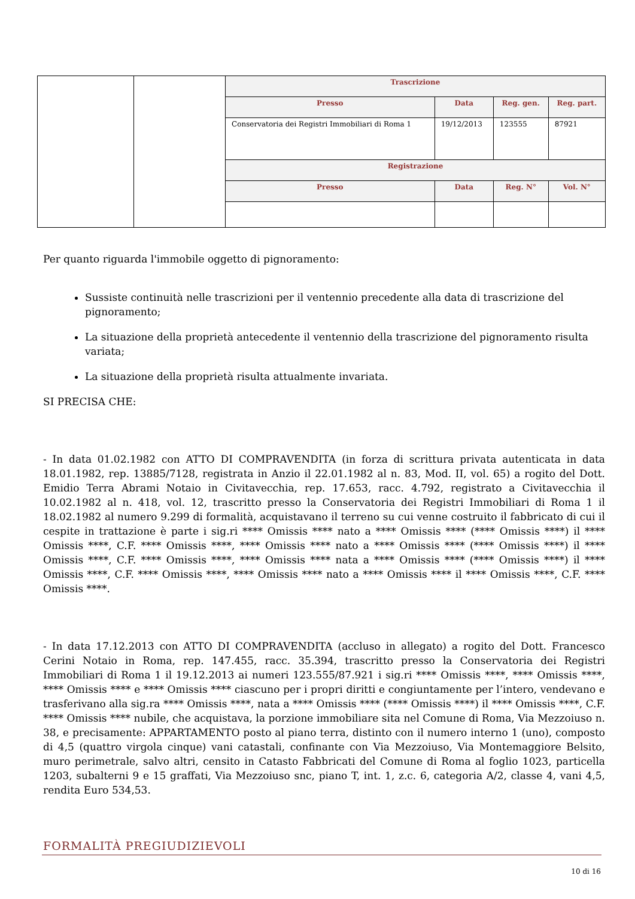| | | Trascrizione | | | |
| | | Presso | Data | Reg. gen. | Reg. part. |
| | | Conservatoria dei Registri Immobiliari di Roma 1 | 19/12/2013 | 123555 | 87921 |
| | | Registrazione | | | |
| | | Presso | Data | Reg. N° | Vol. N° |
Per quanto riguarda l'immobile oggetto di pignoramento:
Sussiste continuità nelle trascrizioni per il ventennio precedente alla data di trascrizione del pignoramento;
La situazione della proprietà antecedente il ventennio della trascrizione del pignoramento risulta variata;
La situazione della proprietà risulta attualmente invariata.
SI PRECISA CHE:
- In data 01.02.1982 con ATTO DI COMPRAVENDITA (in forza di scrittura privata autenticata in data 18.01.1982, rep. 13885/7128, registrata in Anzio il 22.01.1982 al n. 83, Mod. II, vol. 65) a rogito del Dott. Emidio Terra Abrami Notaio in Civitavecchia, rep. 17.653, racc. 4.792, registrato a Civitavecchia il 10.02.1982 al n. 418, vol. 12, trascritto presso la Conservatoria dei Registri Immobiliari di Roma 1 il 18.02.1982 al numero 9.299 di formalità, acquistavano il terreno su cui venne costruito il fabbricato di cui il cespite in trattazione è parte i sig.ri **** Omissis **** nato a **** Omissis **** (**** Omissis ****) il **** Omissis ****, C.F. **** Omissis ****, **** Omissis **** nato a **** Omissis **** (**** Omissis ****) il **** Omissis ****, C.F. **** Omissis ****, **** Omissis **** nata a **** Omissis **** (**** Omissis ****) il **** Omissis ****, C.F. **** Omissis ****, **** Omissis **** nato a **** Omissis **** il **** Omissis ****, C.F. **** Omissis ****.
- In data 17.12.2013 con ATTO DI COMPRAVENDITA (accluso in allegato) a rogito del Dott. Francesco Cerini Notaio in Roma, rep. 147.455, racc. 35.394, trascritto presso la Conservatoria dei Registri Immobiliari di Roma 1 il 19.12.2013 ai numeri 123.555/87.921 i sig.ri **** Omissis ****, **** Omissis ****, **** Omissis **** e **** Omissis **** ciascuno per i propri diritti e congiuntamente per l’intero, vendevano e trasferivano alla sig.ra **** Omissis ****, nata a **** Omissis **** (**** Omissis ****) il **** Omissis ****, C.F. **** Omissis **** nubile, che acquistava, la porzione immobiliare sita nel Comune di Roma, Via Mezzoiuso n. 38, e precisamente: APPARTAMENTO posto al piano terra, distinto con il numero interno 1 (uno), composto di 4,5 (quattro virgola cinque) vani catastali, confinante con Via Mezzoiuso, Via Montemaggiore Belsito, muro perimetrale, salvo altri, censito in Catasto Fabbricati del Comune di Roma al foglio 1023, particella 1203, subalterni 9 e 15 graffati, Via Mezzoiuso snc, piano T, int. 1, z.c. 6, categoria A/2, classe 4, vani 4,5, rendita Euro 534,53.
FORMALITÀ PREGIUDIZIEVOLI
10 di 16